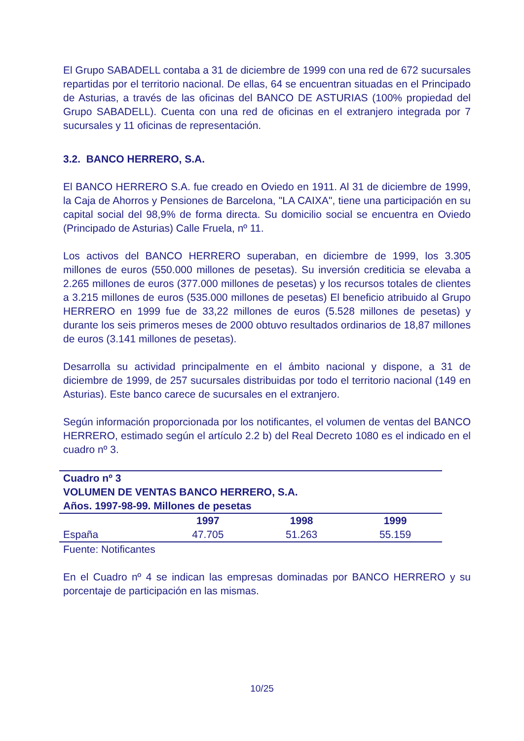El Grupo SABADELL contaba a 31 de diciembre de 1999 con una red de 672 sucursales repartidas por el territorio nacional. De ellas, 64 se encuentran situadas en el Principado de Asturias, a través de las oficinas del BANCO DE ASTURIAS (100% propiedad del Grupo SABADELL). Cuenta con una red de oficinas en el extranjero integrada por 7 sucursales y 11 oficinas de representación.
3.2. BANCO HERRERO, S.A.
El BANCO HERRERO S.A. fue creado en Oviedo en 1911. Al 31 de diciembre de 1999, la Caja de Ahorros y Pensiones de Barcelona, "LA CAIXA", tiene una participación en su capital social del 98,9% de forma directa. Su domicilio social se encuentra en Oviedo (Principado de Asturias) Calle Fruela, nº 11.
Los activos del BANCO HERRERO superaban, en diciembre de 1999, los 3.305 millones de euros (550.000 millones de pesetas). Su inversión crediticia se elevaba a 2.265 millones de euros (377.000 millones de pesetas) y los recursos totales de clientes a 3.215 millones de euros (535.000 millones de pesetas) El beneficio atribuido al Grupo HERRERO en 1999 fue de 33,22 millones de euros (5.528 millones de pesetas) y durante los seis primeros meses de 2000 obtuvo resultados ordinarios de 18,87 millones de euros (3.141 millones de pesetas).
Desarrolla su actividad principalmente en el ámbito nacional y dispone, a 31 de diciembre de 1999, de 257 sucursales distribuidas por todo el territorio nacional (149 en Asturias). Este banco carece de sucursales en el extranjero.
Según información proporcionada por los notificantes, el volumen de ventas del BANCO HERRERO, estimado según el artículo 2.2 b) del Real Decreto 1080 es el indicado en el cuadro nº 3.
| Cuadro nº 3 VOLUMEN DE VENTAS BANCO HERRERO, S.A. Años. 1997-98-99. Millones de pesetas | | | |
| --- | --- | --- | --- |
| | 1997 | 1998 | 1999 |
| España | 47.705 | 51.263 | 55.159 |
Fuente: Notificantes
En el Cuadro nº 4 se indican las empresas dominadas por BANCO HERRERO y su porcentaje de participación en las mismas.
10/25